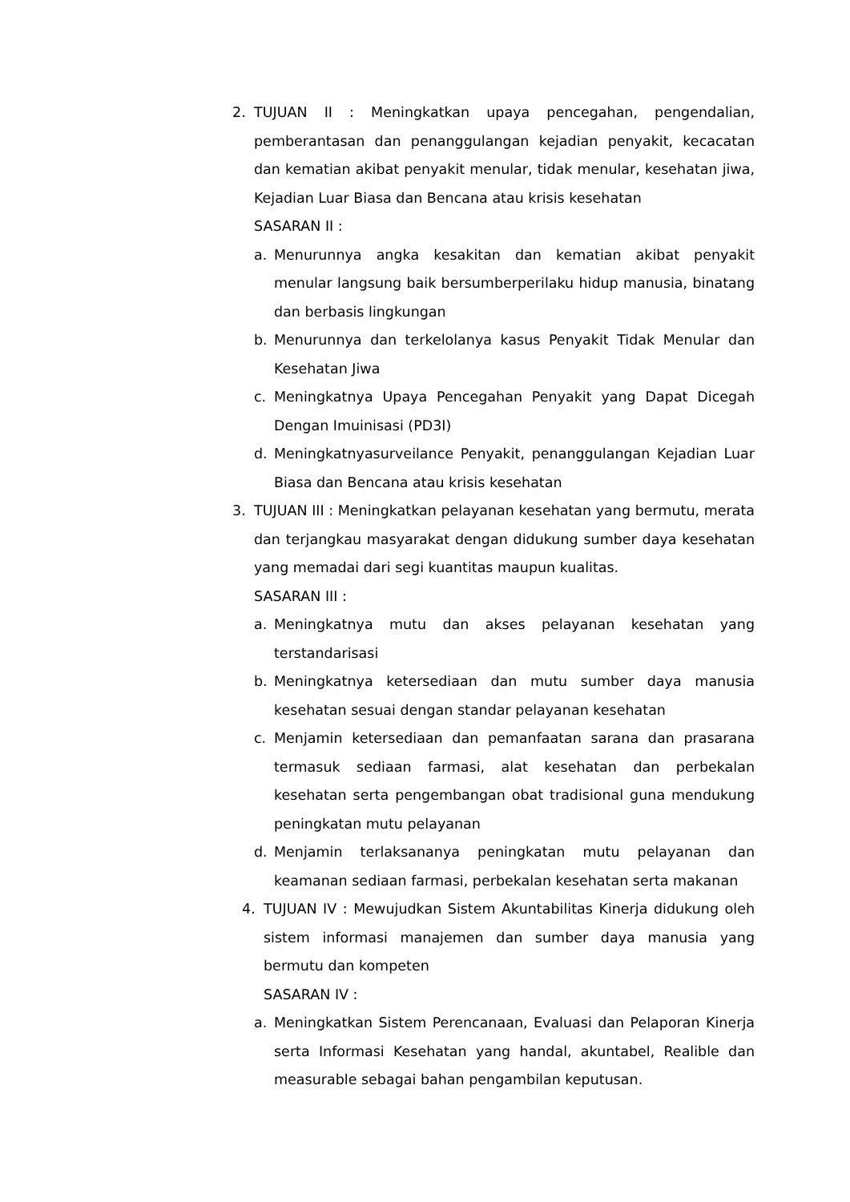2. TUJUAN II : Meningkatkan upaya pencegahan, pengendalian, pemberantasan dan penanggulangan kejadian penyakit, kecacatan dan kematian akibat penyakit menular, tidak menular, kesehatan jiwa, Kejadian Luar Biasa dan Bencana atau krisis kesehatan
SASARAN II :
a. Menurunnya angka kesakitan dan kematian akibat penyakit menular langsung baik bersumberperilaku hidup manusia, binatang dan berbasis lingkungan
b. Menurunnya dan terkelolanya kasus Penyakit Tidak Menular dan Kesehatan Jiwa
c. Meningkatnya Upaya Pencegahan Penyakit yang Dapat Dicegah Dengan Imuinisasi (PD3I)
d. Meningkatnyasurveilance Penyakit, penanggulangan Kejadian Luar Biasa dan Bencana atau krisis kesehatan
3. TUJUAN III : Meningkatkan pelayanan kesehatan yang bermutu, merata dan terjangkau masyarakat dengan didukung sumber daya kesehatan yang memadai dari segi kuantitas maupun kualitas.
SASARAN III :
a. Meningkatnya mutu dan akses pelayanan kesehatan yang terstandarisasi
b. Meningkatnya ketersediaan dan mutu sumber daya manusia kesehatan sesuai dengan standar pelayanan kesehatan
c. Menjamin ketersediaan dan pemanfaatan sarana dan prasarana termasuk sediaan farmasi, alat kesehatan dan perbekalan kesehatan serta pengembangan obat tradisional guna mendukung peningkatan mutu pelayanan
d. Menjamin terlaksananya peningkatan mutu pelayanan dan keamanan sediaan farmasi, perbekalan kesehatan serta makanan
4. TUJUAN IV : Mewujudkan Sistem Akuntabilitas Kinerja didukung oleh sistem informasi manajemen dan sumber daya manusia yang bermutu dan kompeten
SASARAN IV :
a. Meningkatkan Sistem Perencanaan, Evaluasi dan Pelaporan Kinerja serta Informasi Kesehatan yang handal, akuntabel, Realible dan measurable sebagai bahan pengambilan keputusan.